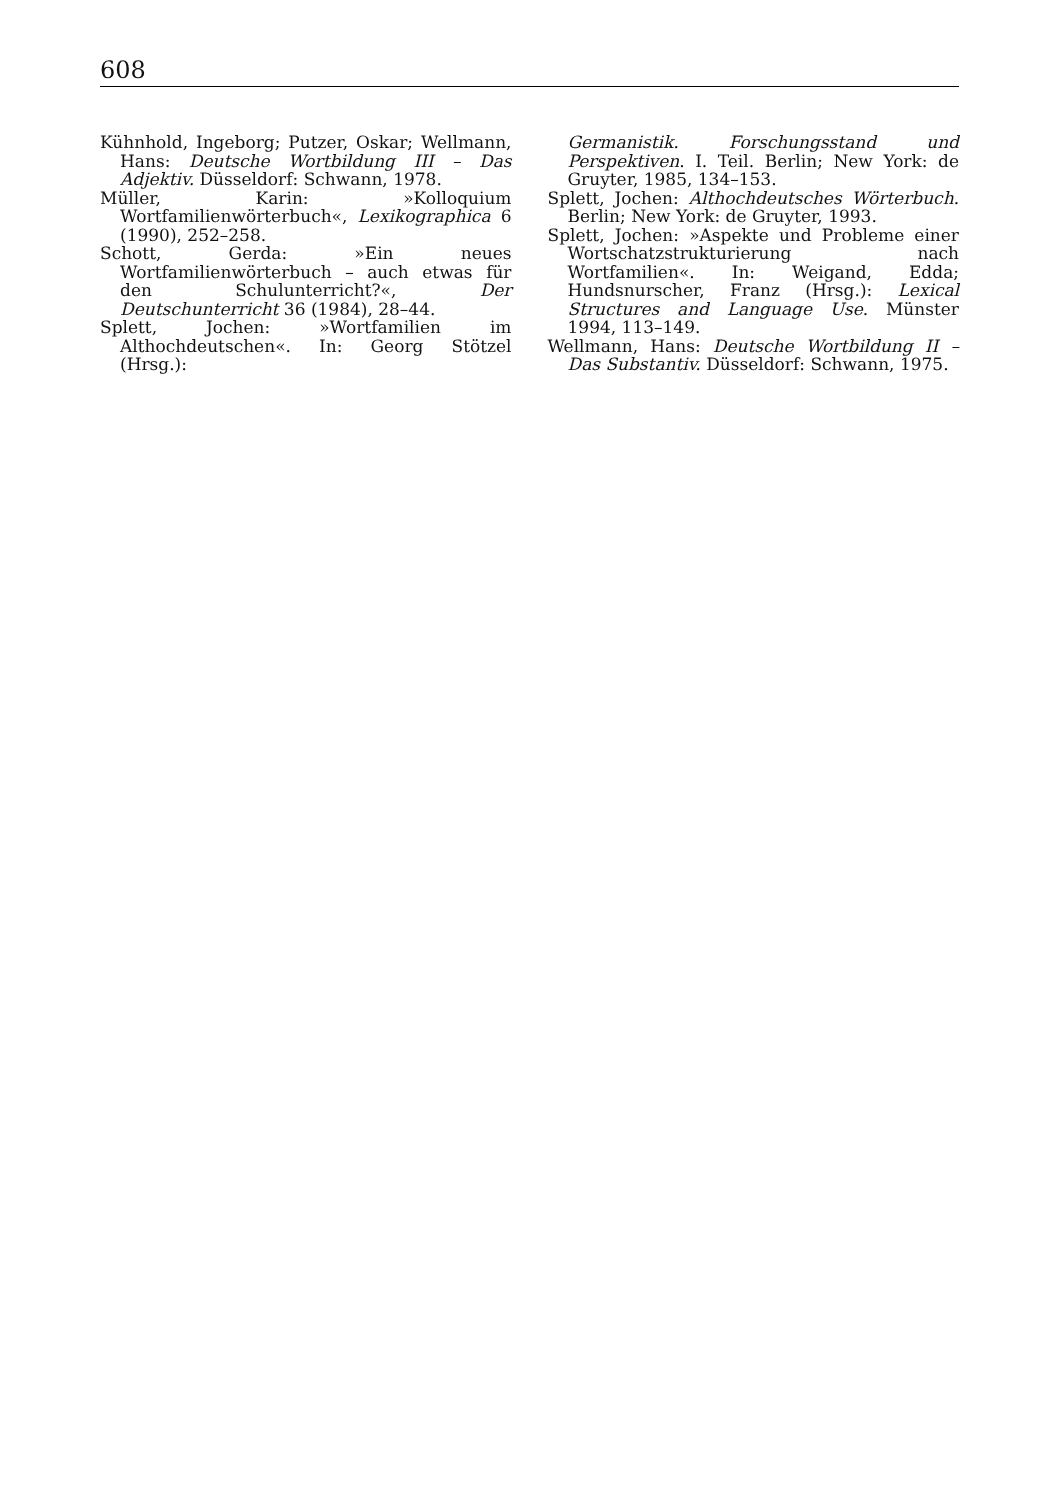608
Kühnhold, Ingeborg; Putzer, Oskar; Wellmann, Hans: Deutsche Wortbildung III – Das Adjektiv. Düsseldorf: Schwann, 1978.
Müller, Karin: »Kolloquium Wortfamilienwörterbuch«, Lexikographica 6 (1990), 252–258.
Schott, Gerda: »Ein neues Wortfamilienwörterbuch – auch etwas für den Schulunterricht?«, Der Deutschunterricht 36 (1984), 28–44.
Splett, Jochen: »Wortfamilien im Althochdeutschen«. In: Georg Stötzel (Hrsg.):
Germanistik. Forschungsstand und Perspektiven. I. Teil. Berlin; New York: de Gruyter, 1985, 134–153.
Splett, Jochen: Althochdeutsches Wörterbuch. Berlin; New York: de Gruyter, 1993.
Splett, Jochen: »Aspekte und Probleme einer Wortschatzstrukturierung nach Wortfamilien«. In: Weigand, Edda; Hundsnurscher, Franz (Hrsg.): Lexical Structures and Language Use. Münster 1994, 113–149.
Wellmann, Hans: Deutsche Wortbildung II – Das Substantiv. Düsseldorf: Schwann, 1975.